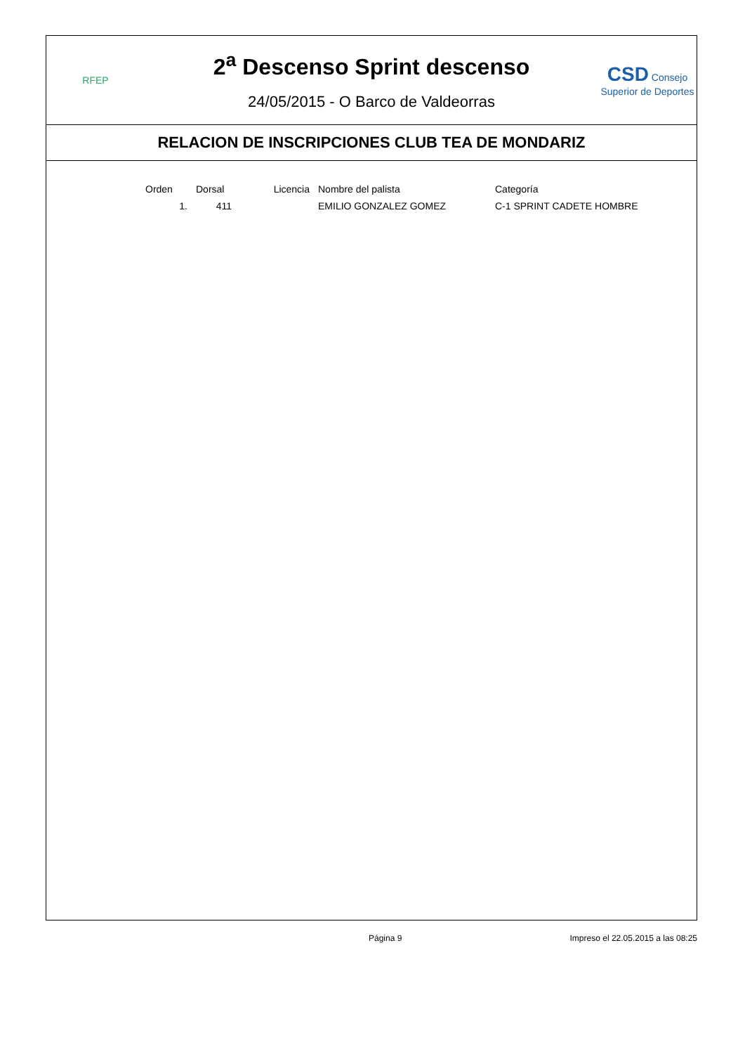RFEP
2<sup>a</sup> Descenso Sprint descenso
24/05/2015 - O Barco de Valdeorras
CSD Consejo Superior de Deportes
RELACION DE INSCRIPCIONES CLUB TEA DE MONDARIZ
| Orden | Dorsal | Licencia | Nombre del palista | Categoría |
| --- | --- | --- | --- | --- |
| 1. | 411 | | EMILIO GONZALEZ GOMEZ | C-1 SPRINT CADETE HOMBRE |
Página 9 Impreso el 22.05.2015 a las 08:25